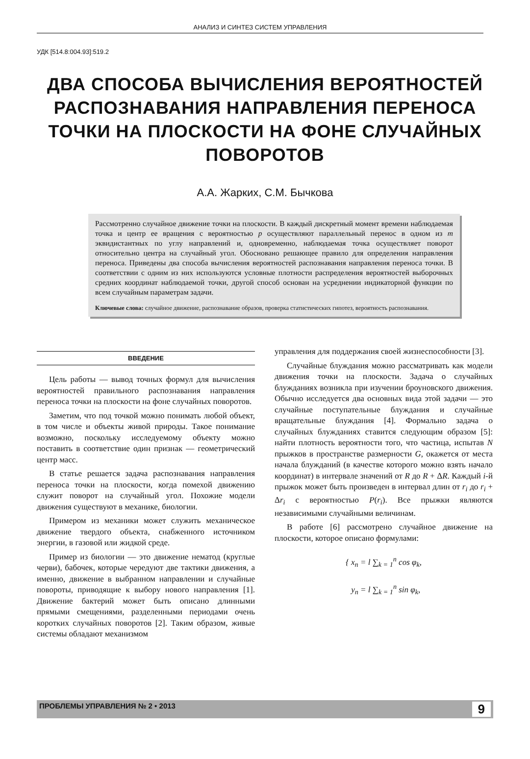АНАЛИЗ И СИНТЕЗ СИСТЕМ УПРАВЛЕНИЯ
УДК [514.8:004.93]:519.2
ДВА СПОСОБА ВЫЧИСЛЕНИЯ ВЕРОЯТНОСТЕЙ РАСПОЗНАВАНИЯ НАПРАВЛЕНИЯ ПЕРЕНОСА ТОЧКИ НА ПЛОСКОСТИ НА ФОНЕ СЛУЧАЙНЫХ ПОВОРОТОВ
А.А. Жарких, С.М. Бычкова
Рассмотренно случайное движение точки на плоскости. В каждый дискретный момент времени наблюдаемая точка и центр ее вращения с вероятностью p осуществляют параллельный перенос в одном из m эквидистантных по углу направлений и, одновременно, наблюдаемая точка осуществляет поворот относительно центра на случайный угол. Обосновано решающее правило для определения направления переноса. Приведены два способа вычисления вероятностей распознавания направления переноса точки. В соответствии с одним из них используются условные плотности распределения вероятностей выборочных средних координат наблюдаемой точки, другой способ основан на усреднении индикаторной функции по всем случайным параметрам задачи.
Ключевые слова: случайное движение, распознавание образов, проверка статистических гипотез, вероятность распознавания.
ВВЕДЕНИЕ
Цель работы — вывод точных формул для вычисления вероятностей правильного распознавания направления переноса точки на плоскости на фоне случайных поворотов.
Заметим, что под точкой можно понимать любой объект, в том числе и объекты живой природы. Такое понимание возможно, поскольку исследуемому объекту можно поставить в соответствие один признак — геометрический центр масс.
В статье решается задача распознавания направления переноса точки на плоскости, когда помехой движению служит поворот на случайный угол. Похожие модели движения существуют в механике, биологии.
Примером из механики может служить механическое движение твердого объекта, снабженного источником энергии, в газовой или жидкой среде.
Пример из биологии — это движение нематод (круглые черви), бабочек, которые чередуют две тактики движения, а именно, движение в выбранном направлении и случайные повороты, приводящие к выбору нового направления [1]. Движение бактерий может быть описано длинными прямыми смещениями, разделенными периодами очень коротких случайных поворотов [2]. Таким образом, живые системы обладают механизмом
управления для поддержания своей жизнеспособности [3].
Случайные блуждания можно рассматривать как модели движения точки на плоскости. Задача о случайных блужданиях возникла при изучении броуновского движения. Обычно исследуется два основных вида этой задачи — это случайные поступательные блуждания и случайные вращательные блуждания [4]. Формально задача о случайных блужданиях ставится следующим образом [5]: найти плотность вероятности того, что частица, испытав N прыжков в пространстве размерности G, окажется от места начала блужданий (в качестве которого можно взять начало координат) в интервале значений от R до R + ΔR. Каждый i-й прыжок может быть произведен в интервал длин от r<sub>i</sub> до r<sub>i</sub> + Δr<sub>i</sub> с вероятностью P(r<sub>i</sub>). Все прыжки являются независимыми случайными величинам.
В работе [6] рассмотрено случайное движение на плоскости, которое описано формулами:
{ x<sub>n</sub> = l ∑<sub>k = 1</sub><sup>n</sup> cos φ<sub>k</sub>,
y<sub>n</sub> = l ∑<sub>k = 1</sub><sup>n</sup> sin φ<sub>k</sub>,
ПРОБЛЕМЫ УПРАВЛЕНИЯ № 2 • 2013 9